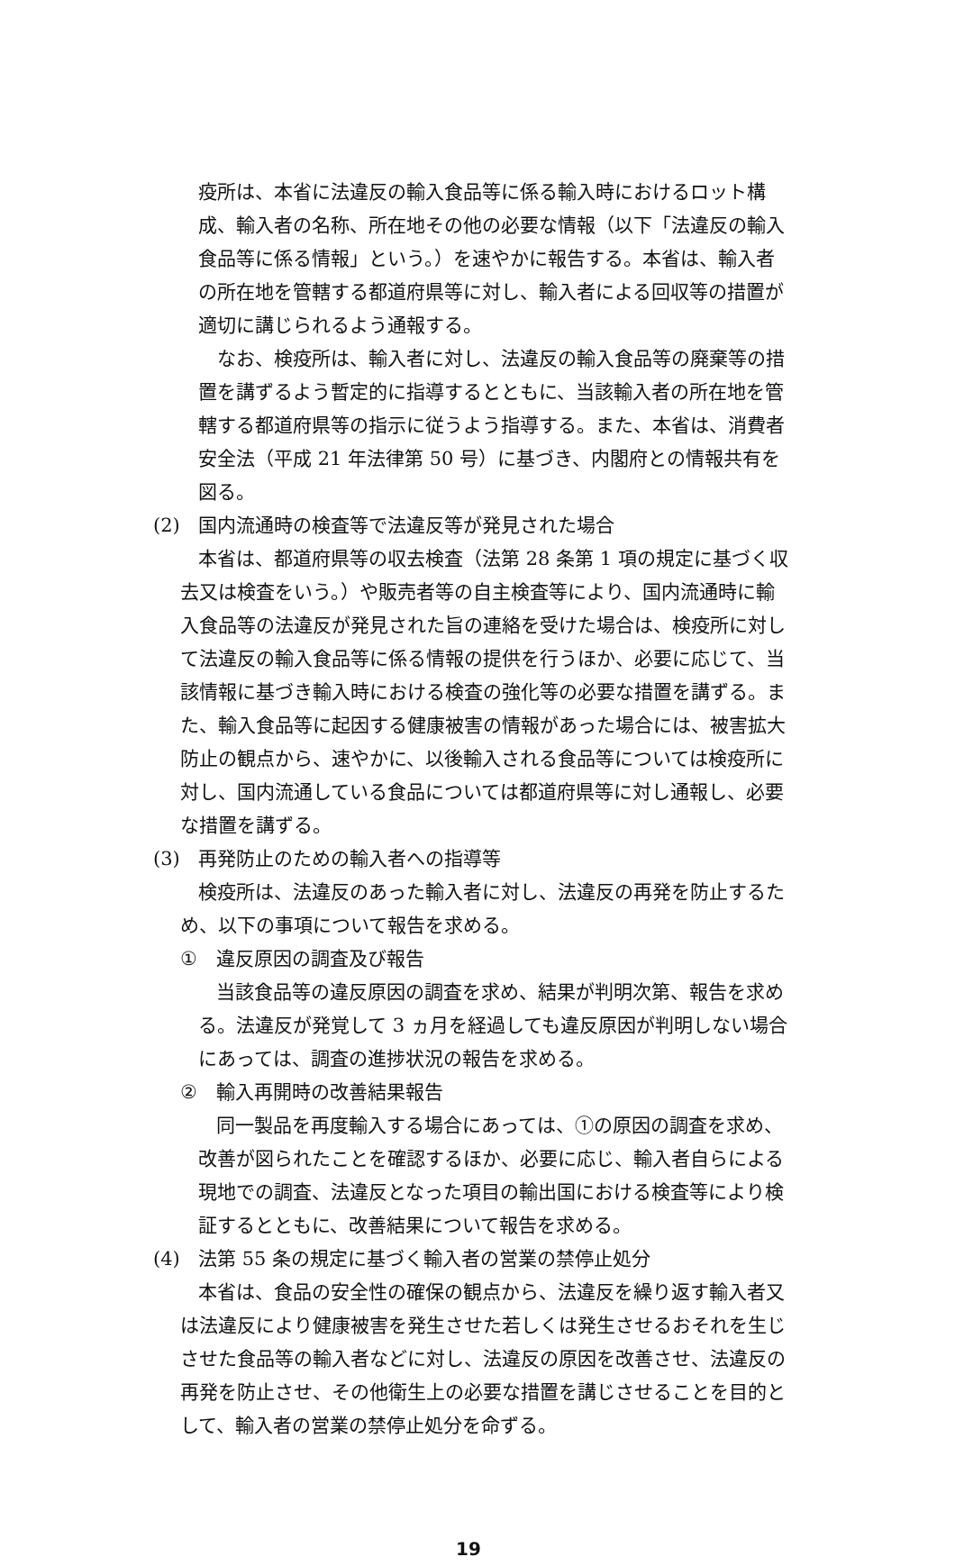疫所は、本省に法違反の輸入食品等に係る輸入時におけるロット構成、輸入者の名称、所在地その他の必要な情報（以下「法違反の輸入食品等に係る情報」という。）を速やかに報告する。本省は、輸入者の所在地を管轄する都道府県等に対し、輸入者による回収等の措置が適切に講じられるよう通報する。
なお、検疫所は、輸入者に対し、法違反の輸入食品等の廃棄等の措置を講ずるよう暫定的に指導するとともに、当該輸入者の所在地を管轄する都道府県等の指示に従うよう指導する。また、本省は、消費者安全法（平成 21 年法律第 50 号）に基づき、内閣府との情報共有を図る。
(2) 国内流通時の検査等で法違反等が発見された場合
本省は、都道府県等の収去検査（法第 28 条第 1 項の規定に基づく収去又は検査をいう。）や販売者等の自主検査等により、国内流通時に輸入食品等の法違反が発見された旨の連絡を受けた場合は、検疫所に対して法違反の輸入食品等に係る情報の提供を行うほか、必要に応じて、当該情報に基づき輸入時における検査の強化等の必要な措置を講ずる。また、輸入食品等に起因する健康被害の情報があった場合には、被害拡大防止の観点から、速やかに、以後輸入される食品等については検疫所に対し、国内流通している食品については都道府県等に対し通報し、必要な措置を講ずる。
(3) 再発防止のための輸入者への指導等
検疫所は、法違反のあった輸入者に対し、法違反の再発を防止するため、以下の事項について報告を求める。
① 違反原因の調査及び報告
当該食品等の違反原因の調査を求め、結果が判明次第、報告を求める。法違反が発覚して 3 ヵ月を経過しても違反原因が判明しない場合にあっては、調査の進捗状況の報告を求める。
② 輸入再開時の改善結果報告
同一製品を再度輸入する場合にあっては、①の原因の調査を求め、改善が図られたことを確認するほか、必要に応じ、輸入者自らによる現地での調査、法違反となった項目の輸出国における検査等により検証するとともに、改善結果について報告を求める。
(4) 法第 55 条の規定に基づく輸入者の営業の禁停止処分
本省は、食品の安全性の確保の観点から、法違反を繰り返す輸入者又は法違反により健康被害を発生させた若しくは発生させるおそれを生じさせた食品等の輸入者などに対し、法違反の原因を改善させ、法違反の再発を防止させ、その他衛生上の必要な措置を講じさせることを目的として、輸入者の営業の禁停止処分を命ずる。
19